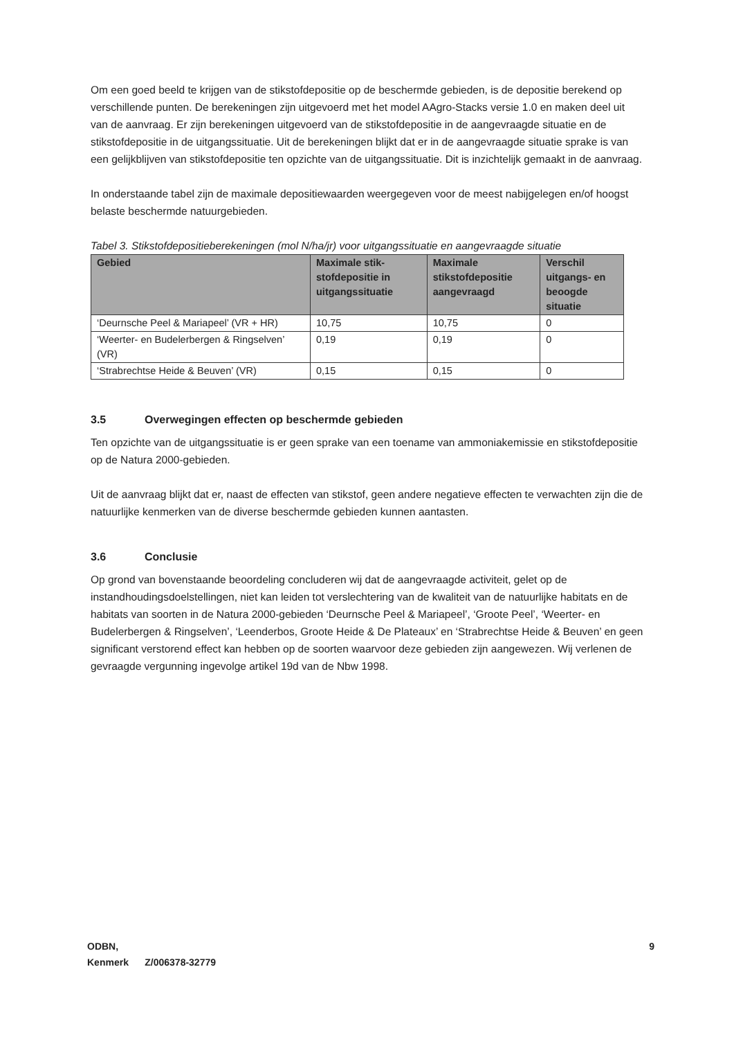Om een goed beeld te krijgen van de stikstofdepositie op de beschermde gebieden, is de depositie berekend op verschillende punten. De berekeningen zijn uitgevoerd met het model AAgro-Stacks versie 1.0 en maken deel uit van de aanvraag. Er zijn berekeningen uitgevoerd van de stikstofdepositie in de aangevraagde situatie en de stikstofdepositie in de uitgangssituatie. Uit de berekeningen blijkt dat er in de aangevraagde situatie sprake is van een gelijkblijven van stikstofdepositie ten opzichte van de uitgangssituatie. Dit is inzichtelijk gemaakt in de aanvraag.
In onderstaande tabel zijn de maximale depositiewaarden weergegeven voor de meest nabijgelegen en/of hoogst belaste beschermde natuurgebieden.
Tabel 3. Stikstofdepositieberekeningen (mol N/ha/jr) voor uitgangssituatie en aangevraagde situatie
| Gebied | Maximale stik-stofdepositie in uitgangssituatie | Maximale stikstofdepositie aangevraagd | Verschil uitgangs- en beoogde situatie |
| --- | --- | --- | --- |
| ‘Deurnsche Peel & Mariapeel’ (VR + HR) | 10,75 | 10,75 | 0 |
| ‘Weerter- en Budelerbergen & Ringselven’ (VR) | 0,19 | 0,19 | 0 |
| ‘Strabrechtse Heide & Beuven’ (VR) | 0,15 | 0,15 | 0 |
3.5 Overwegingen effecten op beschermde gebieden
Ten opzichte van de uitgangssituatie is er geen sprake van een toename van ammoniakemissie en stikstofdepositie op de Natura 2000-gebieden.
Uit de aanvraag blijkt dat er, naast de effecten van stikstof, geen andere negatieve effecten te verwachten zijn die de natuurlijke kenmerken van de diverse beschermde gebieden kunnen aantasten.
3.6 Conclusie
Op grond van bovenstaande beoordeling concluderen wij dat de aangevraagde activiteit, gelet op de instandhoudingsdoelstellingen, niet kan leiden tot verslechtering van de kwaliteit van de natuurlijke habitats en de habitats van soorten in de Natura 2000-gebieden ‘Deurnsche Peel & Mariapeel’, ‘Groote Peel’, ‘Weerter- en Budelerbergen & Ringselven’, ‘Leenderbos, Groote Heide & De Plateaux’ en ‘Strabrechtse Heide & Beuven’ en geen significant verstorend effect kan hebben op de soorten waarvoor deze gebieden zijn aangewezen. Wij verlenen de gevraagde vergunning ingevolge artikel 19d van de Nbw 1998.
9 ODBN,
Kenmerk Z/006378-32779